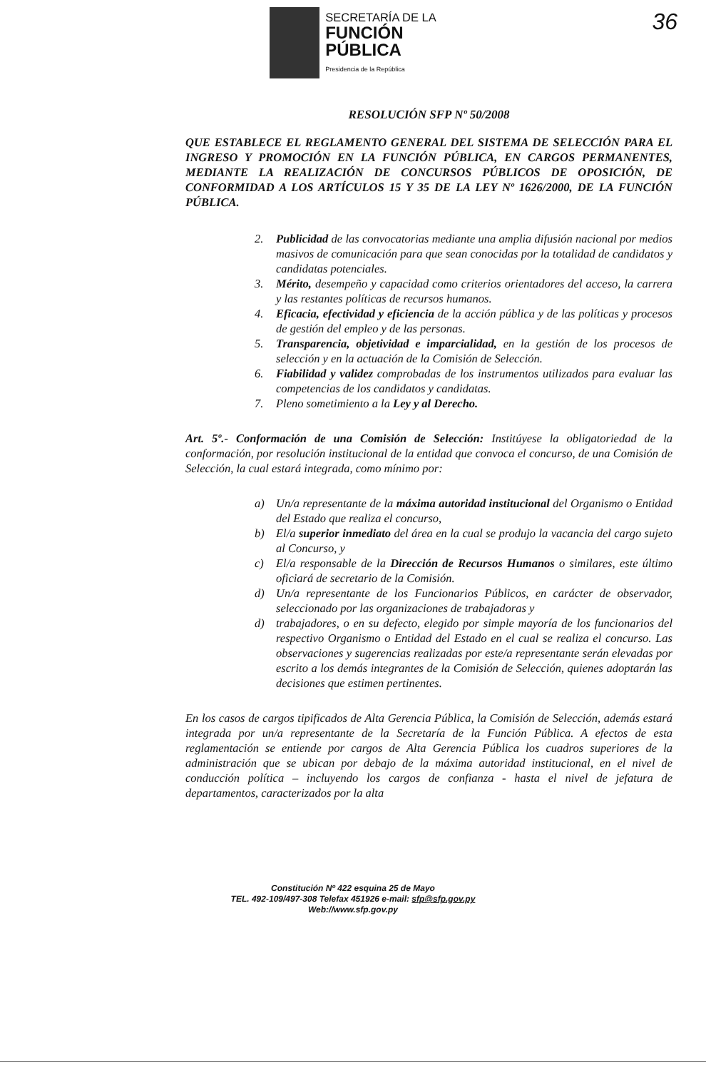SECRETARÍA DE LA
FUNCIÓN
PÚBLICA
Presidencia de la República
36
RESOLUCIÓN SFP Nº 50/2008
QUE ESTABLECE EL REGLAMENTO GENERAL DEL SISTEMA DE SELECCIÓN PARA EL INGRESO Y PROMOCIÓN EN LA FUNCIÓN PÚBLICA, EN CARGOS PERMANENTES, MEDIANTE LA REALIZACIÓN DE CONCURSOS PÚBLICOS DE OPOSICIÓN, DE CONFORMIDAD A LOS ARTÍCULOS 15 Y 35 DE LA LEY Nº 1626/2000, DE LA FUNCIÓN PÚBLICA.
2. Publicidad de las convocatorias mediante una amplia difusión nacional por medios masivos de comunicación para que sean conocidas por la totalidad de candidatos y candidatas potenciales.
3. Mérito, desempeño y capacidad como criterios orientadores del acceso, la carrera y las restantes políticas de recursos humanos.
4. Eficacia, efectividad y eficiencia de la acción pública y de las políticas y procesos de gestión del empleo y de las personas.
5. Transparencia, objetividad e imparcialidad, en la gestión de los procesos de selección y en la actuación de la Comisión de Selección.
6. Fiabilidad y validez comprobadas de los instrumentos utilizados para evaluar las competencias de los candidatos y candidatas.
7. Pleno sometimiento a la Ley y al Derecho.
Art. 5º.- Conformación de una Comisión de Selección: Institúyese la obligatoriedad de la conformación, por resolución institucional de la entidad que convoca el concurso, de una Comisión de Selección, la cual estará integrada, como mínimo por:
a) Un/a representante de la máxima autoridad institucional del Organismo o Entidad del Estado que realiza el concurso,
b) El/a superior inmediato del área en la cual se produjo la vacancia del cargo sujeto al Concurso, y
c) El/a responsable de la Dirección de Recursos Humanos o similares, este último oficiará de secretario de la Comisión.
d) Un/a representante de los Funcionarios Públicos, en carácter de observador, seleccionado por las organizaciones de trabajadoras y
d) trabajadores, o en su defecto, elegido por simple mayoría de los funcionarios del respectivo Organismo o Entidad del Estado en el cual se realiza el concurso. Las observaciones y sugerencias realizadas por este/a representante serán elevadas por escrito a los demás integrantes de la Comisión de Selección, quienes adoptarán las decisiones que estimen pertinentes.
En los casos de cargos tipificados de Alta Gerencia Pública, la Comisión de Selección, además estará integrada por un/a representante de la Secretaría de la Función Pública. A efectos de esta reglamentación se entiende por cargos de Alta Gerencia Pública los cuadros superiores de la administración que se ubican por debajo de la máxima autoridad institucional, en el nivel de conducción política – incluyendo los cargos de confianza - hasta el nivel de jefatura de departamentos, caracterizados por la alta
Constitución Nº 422 esquina 25 de Mayo
TEL. 492-109/497-308 Telefax 451926 e-mail: sfp@sfp.gov.py
Web://www.sfp.gov.py